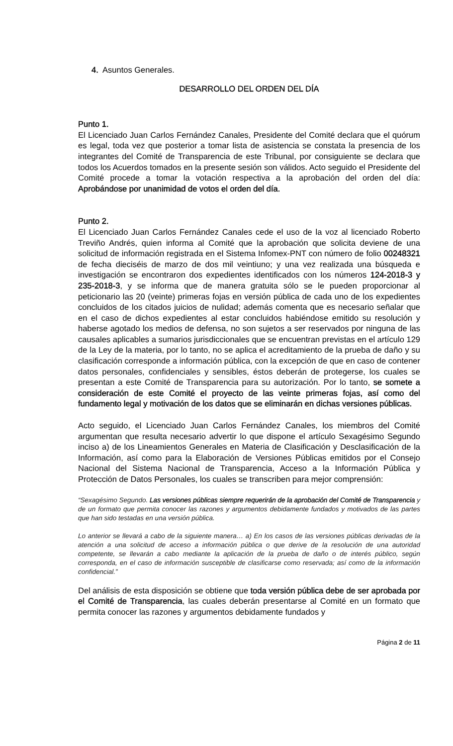4. Asuntos Generales.
DESARROLLO DEL ORDEN DEL DÍA
Punto 1.
El Licenciado Juan Carlos Fernández Canales, Presidente del Comité declara que el quórum es legal, toda vez que posterior a tomar lista de asistencia se constata la presencia de los integrantes del Comité de Transparencia de este Tribunal, por consiguiente se declara que todos los Acuerdos tomados en la presente sesión son válidos. Acto seguido el Presidente del Comité procede a tomar la votación respectiva a la aprobación del orden del día: Aprobándose por unanimidad de votos el orden del día.
Punto 2.
El Licenciado Juan Carlos Fernández Canales cede el uso de la voz al licenciado Roberto Treviño Andrés, quien informa al Comité que la aprobación que solicita deviene de una solicitud de información registrada en el Sistema Infomex-PNT con número de folio 00248321 de fecha dieciséis de marzo de dos mil veintiuno; y una vez realizada una búsqueda e investigación se encontraron dos expedientes identificados con los números 124-2018-3 y 235-2018-3, y se informa que de manera gratuita sólo se le pueden proporcionar al peticionario las 20 (veinte) primeras fojas en versión pública de cada uno de los expedientes concluidos de los citados juicios de nulidad; además comenta que es necesario señalar que en el caso de dichos expedientes al estar concluidos habiéndose emitido su resolución y haberse agotado los medios de defensa, no son sujetos a ser reservados por ninguna de las causales aplicables a sumarios jurisdiccionales que se encuentran previstas en el artículo 129 de la Ley de la materia, por lo tanto, no se aplica el acreditamiento de la prueba de daño y su clasificación corresponde a información pública, con la excepción de que en caso de contener datos personales, confidenciales y sensibles, éstos deberán de protegerse, los cuales se presentan a este Comité de Transparencia para su autorización. Por lo tanto, se somete a consideración de este Comité el proyecto de las veinte primeras fojas, así como del fundamento legal y motivación de los datos que se eliminarán en dichas versiones públicas.
Acto seguido, el Licenciado Juan Carlos Fernández Canales, los miembros del Comité argumentan que resulta necesario advertir lo que dispone el artículo Sexagésimo Segundo inciso a) de los Lineamientos Generales en Materia de Clasificación y Desclasificación de la Información, así como para la Elaboración de Versiones Públicas emitidos por el Consejo Nacional del Sistema Nacional de Transparencia, Acceso a la Información Pública y Protección de Datos Personales, los cuales se transcriben para mejor comprensión:
“Sexagésimo Segundo. Las versiones públicas siempre requerirán de la aprobación del Comité de Transparencia y de un formato que permita conocer las razones y argumentos debidamente fundados y motivados de las partes que han sido testadas en una versión pública.
Lo anterior se llevará a cabo de la siguiente manera… a) En los casos de las versiones públicas derivadas de la atención a una solicitud de acceso a información pública o que derive de la resolución de una autoridad competente, se llevarán a cabo mediante la aplicación de la prueba de daño o de interés público, según corresponda, en el caso de información susceptible de clasificarse como reservada; así como de la información confidencial.”
Del análisis de esta disposición se obtiene que toda versión pública debe de ser aprobada por el Comité de Transparencia, las cuales deberán presentarse al Comité en un formato que permita conocer las razones y argumentos debidamente fundados y
Página 2 de 11